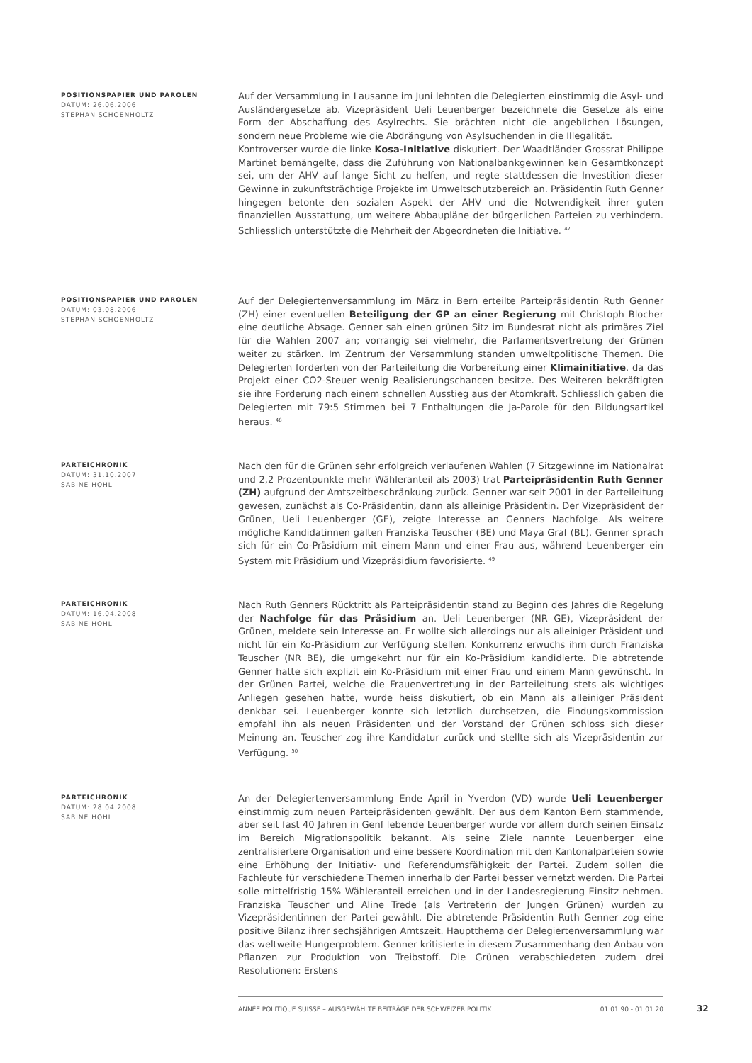POSITIONSPAPIER UND PAROLEN
DATUM: 26.06.2006
STEPHAN SCHOENHOLTZ
Auf der Versammlung in Lausanne im Juni lehnten die Delegierten einstimmig die Asyl- und Ausländergesetze ab. Vizepräsident Ueli Leuenberger bezeichnete die Gesetze als eine Form der Abschaffung des Asylrechts. Sie brächten nicht die angeblichen Lösungen, sondern neue Probleme wie die Abdrängung von Asylsuchenden in die Illegalität.
Kontroverser wurde die linke Kosa-Initiative diskutiert. Der Waadtländer Grossrat Philippe Martinet bemängelte, dass die Zuführung von Nationalbankgewinnen kein Gesamtkonzept sei, um der AHV auf lange Sicht zu helfen, und regte stattdessen die Investition dieser Gewinne in zukunftsträchtige Projekte im Umweltschutzbereich an. Präsidentin Ruth Genner hingegen betonte den sozialen Aspekt der AHV und die Notwendigkeit ihrer guten finanziellen Ausstattung, um weitere Abbaupläne der bürgerlichen Parteien zu verhindern. Schliesslich unterstützte die Mehrheit der Abgeordneten die Initiative. <sup>47</sup>
POSITIONSPAPIER UND PAROLEN
DATUM: 03.08.2006
STEPHAN SCHOENHOLTZ
Auf der Delegiertenversammlung im März in Bern erteilte Parteipräsidentin Ruth Genner (ZH) einer eventuellen Beteiligung der GP an einer Regierung mit Christoph Blocher eine deutliche Absage. Genner sah einen grünen Sitz im Bundesrat nicht als primäres Ziel für die Wahlen 2007 an; vorrangig sei vielmehr, die Parlamentsvertretung der Grünen weiter zu stärken. Im Zentrum der Versammlung standen umweltpolitische Themen. Die Delegierten forderten von der Parteileitung die Vorbereitung einer Klimainitiative, da das Projekt einer CO2-Steuer wenig Realisierungschancen besitze. Des Weiteren bekräftigten sie ihre Forderung nach einem schnellen Ausstieg aus der Atomkraft. Schliesslich gaben die Delegierten mit 79:5 Stimmen bei 7 Enthaltungen die Ja-Parole für den Bildungsartikel heraus. <sup>48</sup>
PARTEICHRONIK
DATUM: 31.10.2007
SABINE HOHL
Nach den für die Grünen sehr erfolgreich verlaufenen Wahlen (7 Sitzgewinne im Nationalrat und 2,2 Prozentpunkte mehr Wähleranteil als 2003) trat Parteipräsidentin Ruth Genner (ZH) aufgrund der Amtszeitbeschränkung zurück. Genner war seit 2001 in der Parteileitung gewesen, zunächst als Co-Präsidentin, dann als alleinige Präsidentin. Der Vizepräsident der Grünen, Ueli Leuenberger (GE), zeigte Interesse an Genners Nachfolge. Als weitere mögliche Kandidatinnen galten Franziska Teuscher (BE) und Maya Graf (BL). Genner sprach sich für ein Co-Präsidium mit einem Mann und einer Frau aus, während Leuenberger ein System mit Präsidium und Vizepräsidium favorisierte. <sup>49</sup>
PARTEICHRONIK
DATUM: 16.04.2008
SABINE HOHL
Nach Ruth Genners Rücktritt als Parteipräsidentin stand zu Beginn des Jahres die Regelung der Nachfolge für das Präsidium an. Ueli Leuenberger (NR GE), Vizepräsident der Grünen, meldete sein Interesse an. Er wollte sich allerdings nur als alleiniger Präsident und nicht für ein Ko-Präsidium zur Verfügung stellen. Konkurrenz erwuchs ihm durch Franziska Teuscher (NR BE), die umgekehrt nur für ein Ko-Präsidium kandidierte. Die abtretende Genner hatte sich explizit ein Ko-Präsidium mit einer Frau und einem Mann gewünscht. In der Grünen Partei, welche die Frauenvertretung in der Parteileitung stets als wichtiges Anliegen gesehen hatte, wurde heiss diskutiert, ob ein Mann als alleiniger Präsident denkbar sei. Leuenberger konnte sich letztlich durchsetzen, die Findungskommission empfahl ihn als neuen Präsidenten und der Vorstand der Grünen schloss sich dieser Meinung an. Teuscher zog ihre Kandidatur zurück und stellte sich als Vizepräsidentin zur Verfügung. <sup>50</sup>
PARTEICHRONIK
DATUM: 28.04.2008
SABINE HOHL
An der Delegiertenversammlung Ende April in Yverdon (VD) wurde Ueli Leuenberger einstimmig zum neuen Parteipräsidenten gewählt. Der aus dem Kanton Bern stammende, aber seit fast 40 Jahren in Genf lebende Leuenberger wurde vor allem durch seinen Einsatz im Bereich Migrationspolitik bekannt. Als seine Ziele nannte Leuenberger eine zentralisiertere Organisation und eine bessere Koordination mit den Kantonalparteien sowie eine Erhöhung der Initiativ- und Referendumsfähigkeit der Partei. Zudem sollen die Fachleute für verschiedene Themen innerhalb der Partei besser vernetzt werden. Die Partei solle mittelfristig 15% Wähleranteil erreichen und in der Landesregierung Einsitz nehmen. Franziska Teuscher und Aline Trede (als Vertreterin der Jungen Grünen) wurden zu Vizepräsidentinnen der Partei gewählt. Die abtretende Präsidentin Ruth Genner zog eine positive Bilanz ihrer sechsjährigen Amtszeit. Hauptthema der Delegiertenversammlung war das weltweite Hungerproblem. Genner kritisierte in diesem Zusammenhang den Anbau von Pflanzen zur Produktion von Treibstoff. Die Grünen verabschiedeten zudem drei Resolutionen: Erstens
ANNÉE POLITIQUE SUISSE – AUSGEWÄHLTE BEITRÄGE DER SCHWEIZER POLITIK 01.01.90 - 01.01.20
32